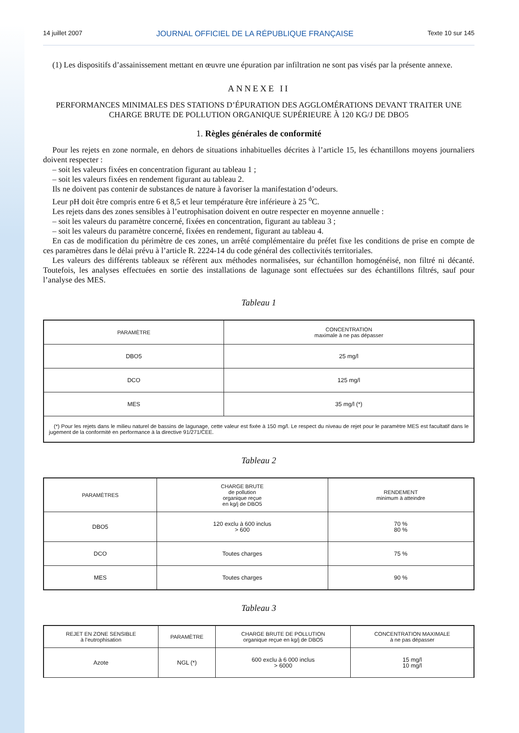14 juillet 2007 JOURNAL OFFICIEL DE LA RÉPUBLIQUE FRANÇAISE Texte 10 sur 145
(1) Les dispositifs d’assainissement mettant en œuvre une épuration par infiltration ne sont pas visés par la présente annexe.
ANNEXE II
PERFORMANCES MINIMALES DES STATIONS D’ÉPURATION DES AGGLOMÉRATIONS DEVANT TRAITER UNE CHARGE BRUTE DE POLLUTION ORGANIQUE SUPÉRIEURE À 120 KG/J DE DBO5
1. Règles générales de conformité
Pour les rejets en zone normale, en dehors de situations inhabituelles décrites à l’article 15, les échantillons moyens journaliers doivent respecter :
– soit les valeurs fixées en concentration figurant au tableau 1 ;
– soit les valeurs fixées en rendement figurant au tableau 2.
Ils ne doivent pas contenir de substances de nature à favoriser la manifestation d’odeurs.
Leur pH doit être compris entre 6 et 8,5 et leur température être inférieure à 25 <sup>o</sup>C.
Les rejets dans des zones sensibles à l’eutrophisation doivent en outre respecter en moyenne annuelle :
– soit les valeurs du paramètre concerné, fixées en concentration, figurant au tableau 3 ;
– soit les valeurs du paramètre concerné, fixées en rendement, figurant au tableau 4.
En cas de modification du périmètre de ces zones, un arrêté complémentaire du préfet fixe les conditions de prise en compte de ces paramètres dans le délai prévu à l’article R. 2224-14 du code général des collectivités territoriales.
Les valeurs des différents tableaux se réfèrent aux méthodes normalisées, sur échantillon homogénéisé, non filtré ni décanté. Toutefois, les analyses effectuées en sortie des installations de lagunage sont effectuées sur des échantillons filtrés, sauf pour l’analyse des MES.
Tableau 1
| PARAMÈTRE | CONCENTRATION maximale à ne pas dépasser |
| --- | --- |
| DBO5 | 25 mg/l |
| DCO | 125 mg/l |
| MES | 35 mg/l (*) |
| (*) Pour les rejets dans le milieu naturel de bassins de lagunage, cette valeur est fixée à 150 mg/l. Le respect du niveau de rejet pour le paramètre MES est facultatif dans le jugement de la conformité en performance à la directive 91/271/CEE. | |
Tableau 2
| PARAMÈTRES | CHARGE BRUTE de pollution organique reçue en kg/j de DBO5 | RENDEMENT minimum à atteindre |
| --- | --- | --- |
| DBO5 | 120 exclu à 600 inclus > 600 | 70 % 80 % |
| DCO | Toutes charges | 75 % |
| MES | Toutes charges | 90 % |
Tableau 3
| REJET EN ZONE SENSIBLE à l’eutrophisation | PARAMÈTRE | CHARGE BRUTE DE POLLUTION organique reçue en kg/j de DBO5 | CONCENTRATION MAXIMALE à ne pas dépasser |
| --- | --- | --- | --- |
| Azote | NGL (*) | 600 exclu à 6 000 inclus > 6000 | 15 mg/l 10 mg/l |